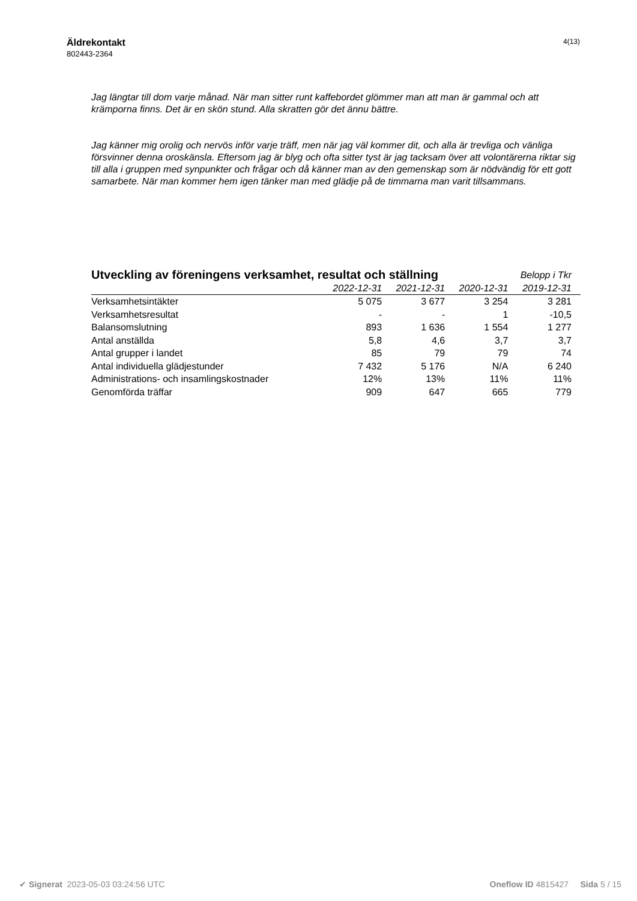Äldrekontakt
802443-2364
4(13)
Jag längtar till dom varje månad. När man sitter runt kaffebordet glömmer man att man är gammal och att krämporna finns. Det är en skön stund. Alla skratten gör det ännu bättre.
Jag känner mig orolig och nervös inför varje träff, men när jag väl kommer dit, och alla är trevliga och vänliga försvinner denna oroskänsla. Eftersom jag är blyg och ofta sitter tyst är jag tacksam över att volontärerna riktar sig till alla i gruppen med synpunkter och frågar och då känner man av den gemenskap som är nödvändig för ett gott samarbete. När man kommer hem igen tänker man med glädje på de timmarna man varit tillsammans.
| Utveckling av föreningens verksamhet, resultat och ställning | | | | Belopp i Tkr |
| | 2022-12-31 | 2021-12-31 | 2020-12-31 | 2019-12-31 |
| Verksamhetsintäkter | 5 075 | 3 677 | 3 254 | 3 281 |
| Verksamhetsresultat | - | - | 1 | -10,5 |
| Balansomslutning | 893 | 1 636 | 1 554 | 1 277 |
| Antal anställda | 5,8 | 4,6 | 3,7 | 3,7 |
| Antal grupper i landet | 85 | 79 | 79 | 74 |
| Antal individuella glädjestunder | 7 432 | 5 176 | N/A | 6 240 |
| Administrations- och insamlingskostnader | 12% | 13% | 11% | 11% |
| Genomförda träffar | 909 | 647 | 665 | 779 |
✔ Signerat 2023-05-03 03:24:56 UTC
Oneflow ID 4815427 Sida 5 / 15